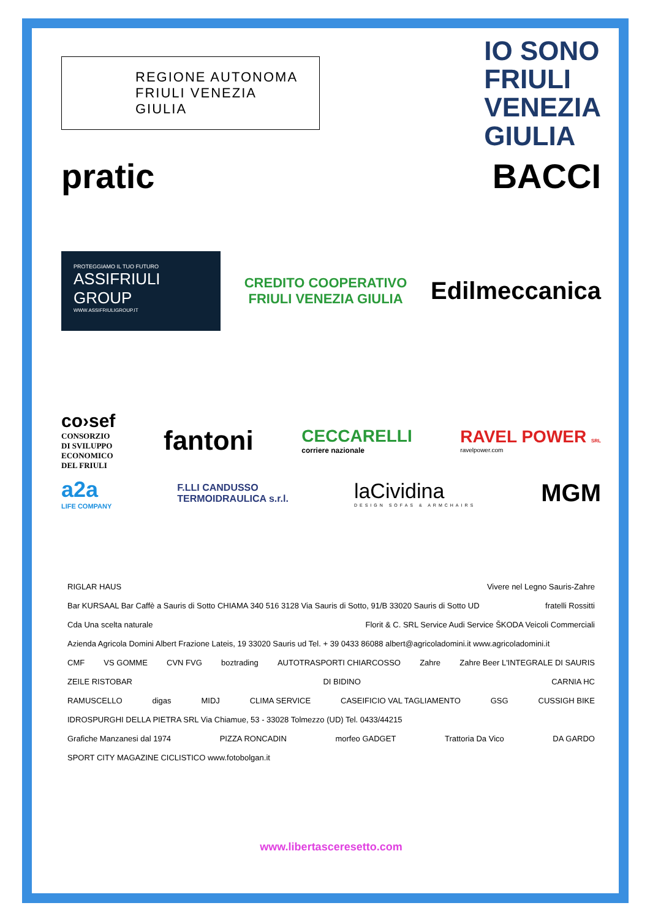REGIONE AUTONOMA
FRIULI VENEZIA GIULIA
IO SONO
FRIULI
VENEZIA
GIULIA
pratic
BACCI
PROTEGGIAMO IL TUO FUTURO
ASSIFRIULI
GROUP
WWW.ASSIFRIULIGROUP.IT
CREDITO COOPERATIVO
FRIULI VENEZIA GIULIA
Edilmeccanica
co›sef
CONSORZIO
DI SVILUPPO
ECONOMICO
DEL FRIULI
fantoni
CECCARELLI
corriere nazionale
RAVEL POWER SRL
ravelpower.com
a2a
LIFE COMPANY
F.LLI CANDUSSO
TERMOIDRAULICA s.r.l.
laCividina
DESIGN SOFAS & ARMCHAIRS
MGM
RIGLAR HAUS Vivere nel Legno Sauris-Zahre Bar KURSAAL Bar Caffè a Sauris di Sotto CHIAMA 340 516 3128 Via Sauris di Sotto, 91/B 33020 Sauris di Sotto UD fratelli Rossitti Cda Una scelta naturale Florit & C. SRL Service Audi Service ŠKODA Veicoli Commerciali Azienda Agricola Domini Albert Frazione Lateis, 19 33020 Sauris ud Tel. + 39 0433 86088 albert@agricoladomini.it www.agricoladomini.it
CMF VS GOMME CVN FVG boztrading AUTOTRASPORTI CHIARCOSSO Zahre Zahre Beer L'INTEGRALE DI SAURIS ZEILE RISTOBAR DI BIDINO CARNIA HC
RAMUSCELLO digas MIDJ CLIMA SERVICE CASEIFICIO VAL TAGLIAMENTO GSG CUSSIGH BIKE IDROSPURGHI DELLA PIETRA SRL Via Chiamue, 53 - 33028 Tolmezzo (UD) Tel. 0433/44215
Grafiche Manzanesi dal 1974 PIZZA RONCADIN morfeo GADGET Trattoria Da Vico DA GARDO SPORT CITY MAGAZINE CICLISTICO www.fotobolgan.it
www.libertasceresetto.com